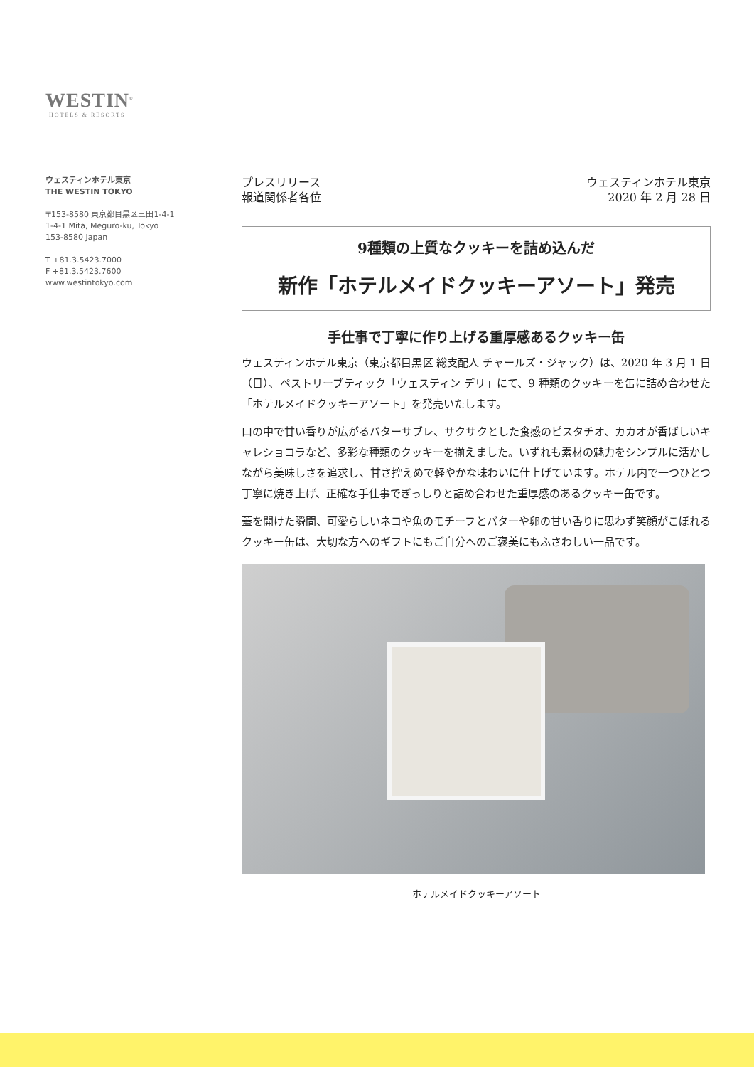WESTIN<sup>®</sup>
HOTELS & RESORTS
ウェスティンホテル東京
THE WESTIN TOKYO
〒153-8580 東京都目黒区三田1-4-1
1-4-1 Mita, Meguro-ku, Tokyo
153-8580 Japan
T +81.3.5423.7000
F +81.3.5423.7600
www.westintokyo.com
プレスリリース
報道関係者各位
ウェスティンホテル東京
2020 年 2 月 28 日
9種類の上質なクッキーを詰め込んだ
新作「ホテルメイドクッキーアソート」発売
手仕事で丁寧に作り上げる重厚感あるクッキー缶
ウェスティンホテル東京（東京都目黒区 総支配人 チャールズ・ジャック）は、2020 年 3 月 1 日（日）、ペストリーブティック「ウェスティン デリ」にて、9 種類のクッキーを缶に詰め合わせた「ホテルメイドクッキーアソート」を発売いたします。
口の中で甘い香りが広がるバターサブレ、サクサクとした食感のピスタチオ、カカオが香ばしいキャレショコラなど、多彩な種類のクッキーを揃えました。いずれも素材の魅力をシンプルに活かしながら美味しさを追求し、甘さ控えめで軽やかな味わいに仕上げています。ホテル内で一つひとつ丁寧に焼き上げ、正確な手仕事でぎっしりと詰め合わせた重厚感のあるクッキー缶です。
蓋を開けた瞬間、可愛らしいネコや魚のモチーフとバターや卵の甘い香りに思わず笑顔がこぼれるクッキー缶は、大切な方へのギフトにもご自分へのご褒美にもふさわしい一品です。
ホテルメイドクッキーアソート